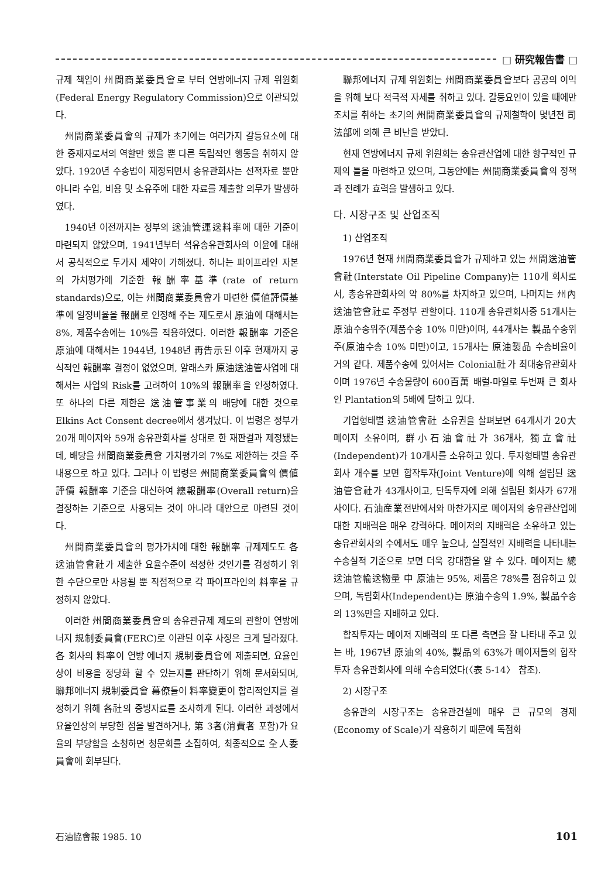□ 研究報告書 □
규제 책임이 州間商業委員會로 부터 연방에너지 규제 위원회(Federal Energy Regulatory Commission)으로 이관되었다.
州間商業委員會의 규제가 초기에는 여러가지 갈등요소에 대한 중재자로서의 역할만 했을 뿐 다른 독립적인 행동을 취하지 않았다. 1920년 수송법이 제정되면서 송유관회사는 선적자료 뿐만 아니라 수입, 비용 및 소유주에 대한 자료를 제출할 의무가 발생하였다.
1940년 이전까지는 정부의 送油管運送料率에 대한 기준이 마련되지 않았으며, 1941년부터 석유송유관회사의 이윤에 대해서 공식적으로 두가지 제약이 가해졌다. 하나는 파이프라인 자본의 가치평가에 기준한 報酬率基準(rate of return standards)으로, 이는 州間商業委員會가 마련한 價値評價基準에 일정비율을 報酬로 인정해 주는 제도로서 原油에 대해서는 8%, 제품수송에는 10%를 적용하였다. 이러한 報酬率 기준은 原油에 대해서는 1944년, 1948년 再告示된 이후 현재까지 공식적인 報酬率 결정이 없었으며, 알래스카 原油送油管사업에 대해서는 사업의 Risk를 고려하여 10%의 報酬率을 인정하였다. 또 하나의 다른 제한은 送油管事業의 배당에 대한 것으로 Elkins Act Consent decree에서 생겨났다. 이 법령은 정부가 20개 메이저와 59개 송유관회사를 상대로 한 재판결과 제정됐는데, 배당을 州間商業委員會 가치평가의 7%로 제한하는 것을 주내용으로 하고 있다. 그러나 이 법령은 州間商業委員會의 價値評價 報酬率 기준을 대신하여 總報酬率(Overall return)을 결정하는 기준으로 사용되는 것이 아니라 대안으로 마련된 것이다.
州間商業委員會의 평가가치에 대한 報酬率 규제제도도 各 送油管會社가 제출한 요율수준이 적정한 것인가를 검정하기 위한 수단으로만 사용될 뿐 직접적으로 각 파이프라인의 料率을 규정하지 않았다.
이러한 州間商業委員會의 송유관규제 제도의 관할이 연방에너지 規制委員會(FERC)로 이관된 이후 사정은 크게 달라졌다. 各 회사의 料率이 연방 에너지 規制委員會에 제출되면, 요율인상이 비용을 정당화 할 수 있는지를 판단하기 위해 문서화되며, 聯邦에너지 規制委員會 幕僚들이 料率變更이 합리적인지를 결정하기 위해 各社의 증빙자료를 조사하게 된다. 이러한 과정에서 요율인상의 부당한 점을 발견하거나, 第 3者(消費者 포함)가 요율의 부당함을 소청하면 청문회를 소집하여, 최종적으로 全人委員會에 회부된다.
聯邦에너지 규제 위원회는 州間商業委員會보다 공공의 이익을 위해 보다 적극적 자세를 취하고 있다. 갈등요인이 있을 때에만 조치를 취하는 초기의 州間商業委員會의 규제철학이 몇년전 司法部에 의해 큰 비난을 받았다.
현재 연방에너지 규제 위원회는 송유관산업에 대한 항구적인 규제의 틀을 마련하고 있으며, 그동안에는 州間商業委員會의 정책과 전례가 효력을 발생하고 있다.
다. 시장구조 및 산업조직
1) 산업조직
1976년 현재 州間商業委員會가 규제하고 있는 州間送油管會社(Interstate Oil Pipeline Company)는 110개 회사로서, 총송유관회사의 약 80%를 차지하고 있으며, 나머지는 州內送油管會社로 주정부 관할이다. 110개 송유관회사중 51개사는 原油수송위주(제품수송 10% 미만)이며, 44개사는 製品수송위주(原油수송 10% 미만)이고, 15개사는 原油製品 수송비율이 거의 같다. 제품수송에 있어서는 Colonial社가 최대송유관회사이며 1976년 수송물량이 600百萬 배럴-마일로 두번째 큰 회사인 Plantation의 5배에 달하고 있다.
기업형태별 送油管會社 소유권을 살펴보면 64개사가 20大 메이저 소유이며, 群小石油會社가 36개사, 獨立會社(Independent)가 10개사를 소유하고 있다. 투자형태별 송유관회사 개수를 보면 합작투자(Joint Venture)에 의해 설립된 送油管會社가 43개사이고, 단독투자에 의해 설립된 회사가 67개사이다. 石油産業전반에서와 마찬가지로 메이저의 송유관산업에 대한 지배력은 매우 강력하다. 메이저의 지배력은 소유하고 있는 송유관회사의 수에서도 매우 높으나, 실질적인 지배력을 나타내는 수송실적 기준으로 보면 더욱 강대함을 알 수 있다. 메이저는 總送油管輸送物量 中 原油는 95%, 제품은 78%를 점유하고 있으며, 독립회사(Independent)는 原油수송의 1.9%, 製品수송의 13%만을 지배하고 있다.
합작투자는 메이저 지배력의 또 다른 측면을 잘 나타내 주고 있는 바, 1967년 原油의 40%, 製品의 63%가 메이저들의 합작투자 송유관회사에 의해 수송되었다(〈表 5-14〉 참조).
2) 시장구조
송유관의 시장구조는 송유관건설에 매우 큰 규모의 경제(Economy of Scale)가 작용하기 때문에 독점화
石油協會報 1985. 10 101